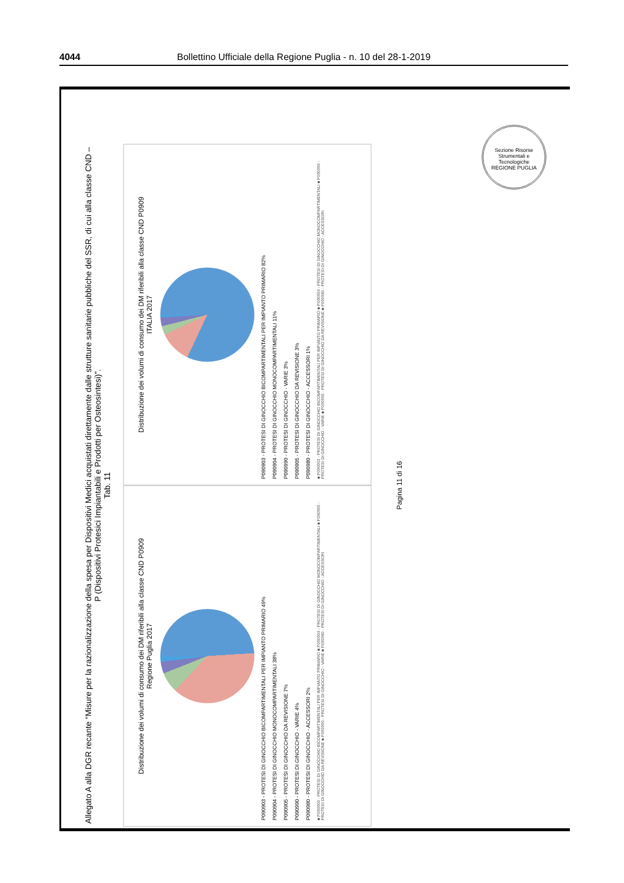4044 Bollettino Ufficiale della Regione Puglia - n. 10 del 28-1-2019
Allegato A alla DGR recante “Misure per la razionalizzazione della spesa per Dispositivi Medici acquistati direttamente dalle strutture sanitarie pubbliche del SSR, di cui alla classe CND – P (Dispositivi Protesici Impiantabili e Prodotti per Osteosintesi)”.
Tab. 11
Distribuzione dei volumi di consumo dei DM riferibili alla classe CND P0909
Regione Puglia 2017
P090903 - PROTESI DI GINOCCHIO BICOMPARTIMENTALI PER IMPIANTO PRIMARIO 49%
P090904 - PROTESI DI GINOCCHIO MONOCOMPARTIMENTALI 38%
P090905 - PROTESI DI GINOCCHIO DA REVISIONE 7%
P090990 - PROTESI DI GINOCCHIO - VARIE 4%
P090980 - PROTESI DI GINOCCHIO - ACCESSORI 2%
■ P090903 - PROTESI DI GINOCCHIO BICOMPARTIMENTALI PER IMPIANTO PRIMARIO ■ P090904 - PROTESI DI GINOCCHIO MONOCOMPARTIMENTALI ■ P090905 - PROTESI DI GINOCCHIO DA REVISIONE ■ P090990 - PROTESI DI GINOCCHIO - VARIE ■ P090980 - PROTESI DI GINOCCHIO - ACCESSORI
Distribuzione dei volumi di consumo dei DM riferibili alla classe CND P0909
ITALIA 2017
P090903 - PROTESI DI GINOCCHIO BICOMPARTIMENTALI PER IMPIANTO PRIMARIO 82%
P090904 - PROTESI DI GINOCCHIO MONOCOMPARTIMENTALI 11%
P090990 - PROTESI DI GINOCCHIO - VARIE 3%
P090905 - PROTESI DI GINOCCHIO DA REVISIONE 3%
P090980 - PROTESI DI GINOCCHIO - ACCESSORI 1%
■ P090903 - PROTESI DI GINOCCHIO BICOMPARTIMENTALI PER IMPIANTO PRIMARIO ■ P090904 - PROTESI DI GINOCCHIO MONOCOMPARTIMENTALI ■ P090990 - PROTESI DI GINOCCHIO - VARIE ■ P090905 - PROTESI DI GINOCCHIO DA REVISIONE ■ P090980 - PROTESI DI GINOCCHIO - ACCESSORI
Pagina 11 di 16
Sezione Risorse Strumentali e Tecnologiche
REGIONE PUGLIA